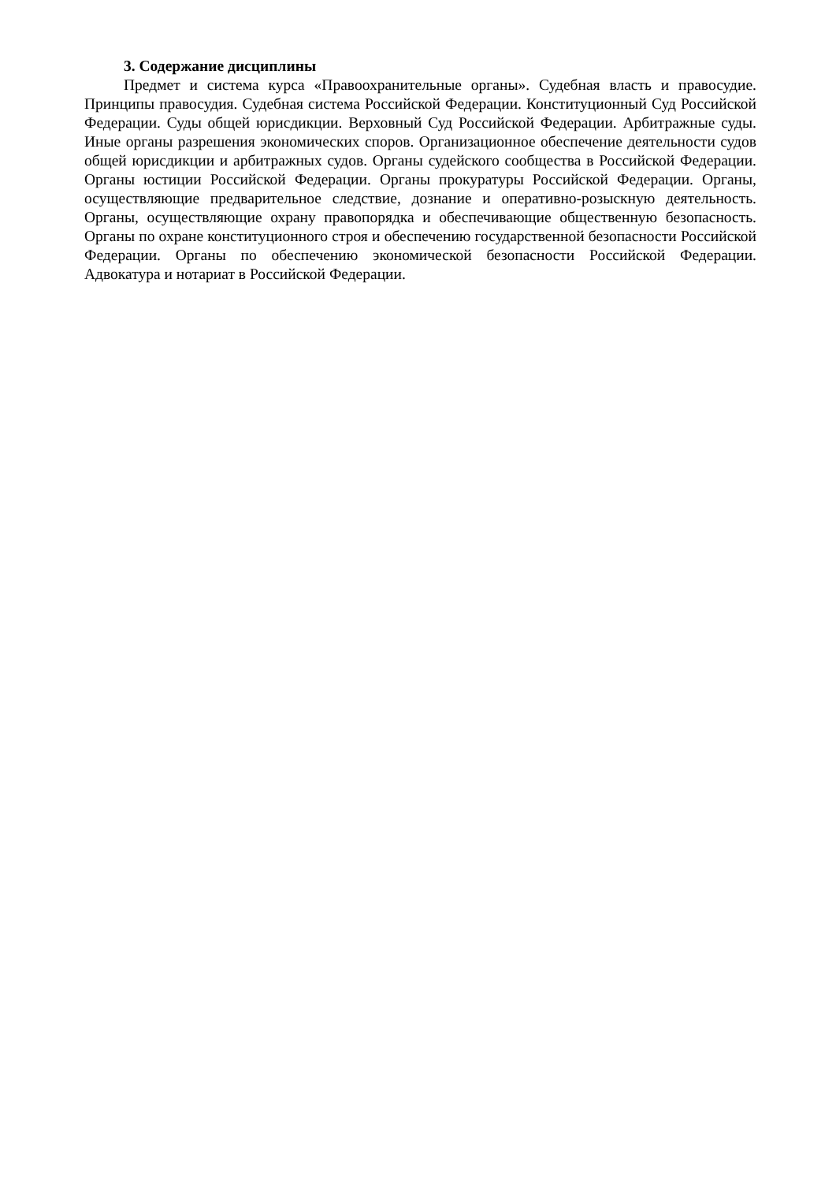3. Содержание дисциплины
Предмет и система курса «Правоохранительные органы». Судебная власть и правосудие. Принципы правосудия. Судебная система Российской Федерации. Конституционный Суд Российской Федерации. Суды общей юрисдикции. Верховный Суд Российской Федерации. Арбитражные суды. Иные органы разрешения экономических споров. Организационное обеспечение деятельности судов общей юрисдикции и арбитражных судов. Органы судейского сообщества в Российской Федерации. Органы юстиции Российской Федерации. Органы прокуратуры Российской Федерации. Органы, осуществляющие предварительное следствие, дознание и оперативно-розыскную деятельность. Органы, осуществляющие охрану правопорядка и обеспечивающие общественную безопасность. Органы по охране конституционного строя и обеспечению государственной безопасности Российской Федерации. Органы по обеспечению экономической безопасности Российской Федерации. Адвокатура и нотариат в Российской Федерации.